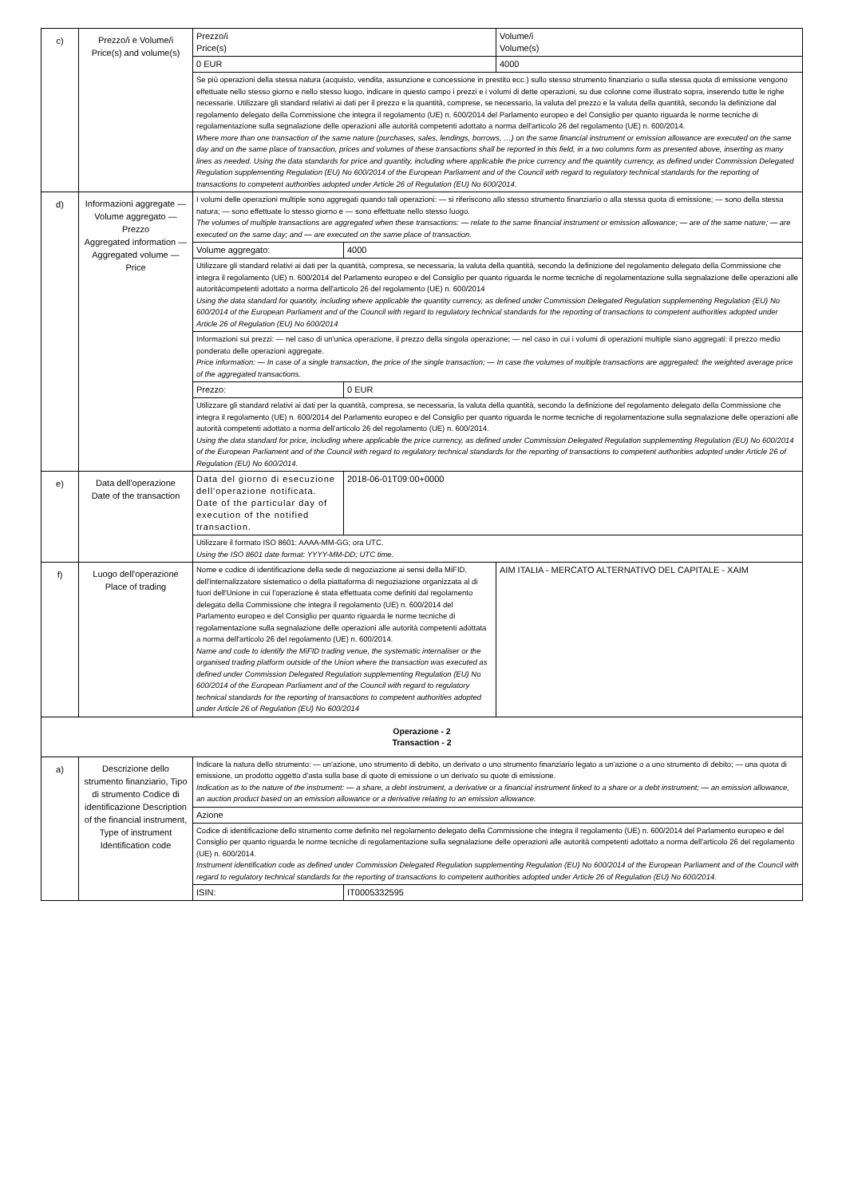| c) | Prezzo/i e Volume/i Price(s) and volume(s) | Prezzo/i Price(s) | | Volume/i Volume(s) |
| | | 0 EUR | | 4000 |
| | | Se più operazioni della stessa natura (acquisto, vendita, assunzione e concessione in prestito ecc.) sullo stesso strumento finanziario o sulla stessa quota di emissione vengono effettuate nello stesso giorno e nello stesso luogo, indicare in questo campo i prezzi e i volumi di dette operazioni, su due colonne come illustrato sopra, inserendo tutte le righe necessarie. Utilizzare gli standard relativi ai dati per il prezzo e la quantità, comprese, se necessario, la valuta del prezzo e la valuta della quantità, secondo la definizione dal regolamento delegato della Commissione che integra il regolamento (UE) n. 600/2014 del Parlamento europeo e del Consiglio per quanto riguarda le norme tecniche di regolamentazione sulla segnalazione delle operazioni alle autorità competenti adottato a norma dell'articolo 26 del regolamento (UE) n. 600/2014. Where more than one transaction of the same nature (purchases, sales, lendings, borrows, …) on the same financial instrument or emission allowance are executed on the same day and on the same place of transaction, prices and volumes of these transactions shall be reported in this field, in a two columns form as presented above, inserting as many lines as needed. Using the data standards for price and quantity, including where applicable the price currency and the quantity currency, as defined under Commission Delegated Regulation supplementing Regulation (EU) No 600/2014 of the European Parliament and of the Council with regard to regulatory technical standards for the reporting of transactions to competent authorities adopted under Article 26 of Regulation (EU) No 600/2014. | | |
| d) | Informazioni aggregate — Volume aggregato — Prezzo Aggregated information — Aggregated volume — Price | I volumi delle operazioni multiple sono aggregati quando tali operazioni: — si riferiscono allo stesso strumento finanziario o alla stessa quota di emissione; — sono della stessa natura; — sono effettuate lo stesso giorno e — sono effettuate nello stesso luogo. The volumes of multiple transactions are aggregated when these transactions: — relate to the same financial instrument or emission allowance; — are of the same nature; — are executed on the same day; and — are executed on the same place of transaction. | | |
| | | Volume aggregato: | 4000 | |
| | | Utilizzare gli standard relativi ai dati per la quantità, compresa, se necessaria, la valuta della quantità, secondo la definizione del regolamento delegato della Commissione che integra il regolamento (UE) n. 600/2014 del Parlamento europeo e del Consiglio per quanto riguarda le norme tecniche di regolamentazione sulla segnalazione delle operazioni alle autoritàcompetenti adottato a norma dell'articolo 26 del regolamento (UE) n. 600/2014 Using the data standard for quantity, including where applicable the quantity currency, as defined under Commission Delegated Regulation supplementing Regulation (EU) No 600/2014 of the European Parliament and of the Council with regard to regulatory technical standards for the reporting of transactions to competent authorities adopted under Article 26 of Regulation (EU) No 600/2014 | | |
| | | Informazioni sui prezzi: — nel caso di un'unica operazione, il prezzo della singola operazione; — nel caso in cui i volumi di operazioni multiple siano aggregati: il prezzo medio ponderato delle operazioni aggregate. Price information: — In case of a single transaction, the price of the single transaction; — In case the volumes of multiple transactions are aggregated: the weighted average price of the aggregated transactions. | | |
| | | Prezzo: | 0 EUR | |
| | | Utilizzare gli standard relativi ai dati per la quantità, compresa, se necessaria, la valuta della quantità, secondo la definizione del regolamento delegato della Commissione che integra il regolamento (UE) n. 600/2014 del Parlamento europeo e del Consiglio per quanto riguarda le norme tecniche di regolamentazione sulla segnalazione delle operazioni alle autorità competenti adottato a norma dell'articolo 26 del regolamento (UE) n. 600/2014. Using the data standard for price, including where applicable the price currency, as defined under Commission Delegated Regulation supplementing Regulation (EU) No 600/2014 of the European Parliament and of the Council with regard to regulatory technical standards for the reporting of transactions to competent authorities adopted under Article 26 of Regulation (EU) No 600/2014. | | |
| e) | Data dell'operazione Date of the transaction | Data del giorno di esecuzione dell'operazione notificata. Date of the particular day of execution of the notified transaction. | 2018-06-01T09:00+0000 | |
| | | Utilizzare il formato ISO 8601: AAAA-MM-GG; ora UTC. Using the ISO 8601 date format: YYYY-MM-DD; UTC time. | | |
| f) | Luogo dell'operazione Place of trading | Nome e codice di identificazione della sede di negoziazione ai sensi della MiFID, dell'internalizzatore sistematico o della piattaforma di negoziazione organizzata al di fuori dell'Unione in cui l'operazione è stata effettuata come definiti dal regolamento delegato della Commissione che integra il regolamento (UE) n. 600/2014 del Parlamento europeo e del Consiglio per quanto riguarda le norme tecniche di regolamentazione sulla segnalazione delle operazioni alle autorità competenti adottata a norma dell'articolo 26 del regolamento (UE) n. 600/2014. Name and code to identify the MiFID trading venue, the systematic internaliser or the organised trading platform outside of the Union where the transaction was executed as defined under Commission Delegated Regulation supplementing Regulation (EU) No 600/2014 of the European Parliament and of the Council with regard to regulatory technical standards for the reporting of transactions to competent authorities adopted under Article 26 of Regulation (EU) No 600/2014 | | AIM ITALIA - MERCATO ALTERNATIVO DEL CAPITALE - XAIM |
| Operazione - 2 Transaction - 2 | | | | |
| a) | Descrizione dello strumento finanziario, Tipo di strumento Codice di identificazione Description of the financial instrument, Type of instrument Identification code | Indicare la natura dello strumento: — un'azione, uno strumento di debito, un derivato o uno strumento finanziario legato a un'azione o a uno strumento di debito; — una quota di emissione, un prodotto oggetto d'asta sulla base di quote di emissione o un derivato su quote di emissione. Indication as to the nature of the instrument: — a share, a debt instrument, a derivative or a financial instrument linked to a share or a debt instrument; — an emission allowance, an auction product based on an emission allowance or a derivative relating to an emission allowance. | | |
| | | Azione | | |
| | | Codice di identificazione dello strumento come definito nel regolamento delegato della Commissione che integra il regolamento (UE) n. 600/2014 del Parlamento europeo e del Consiglio per quanto riguarda le norme tecniche di regolamentazione sulla segnalazione delle operazioni alle autorità competenti adottato a norma dell'articolo 26 del regolamento (UE) n. 600/2014. Instrument identification code as defined under Commission Delegated Regulation supplementing Regulation (EU) No 600/2014 of the European Parliament and of the Council with regard to regulatory technical standards for the reporting of transactions to competent authorities adopted under Article 26 of Regulation (EU) No 600/2014. | | |
| | | ISIN: | IT0005332595 | |